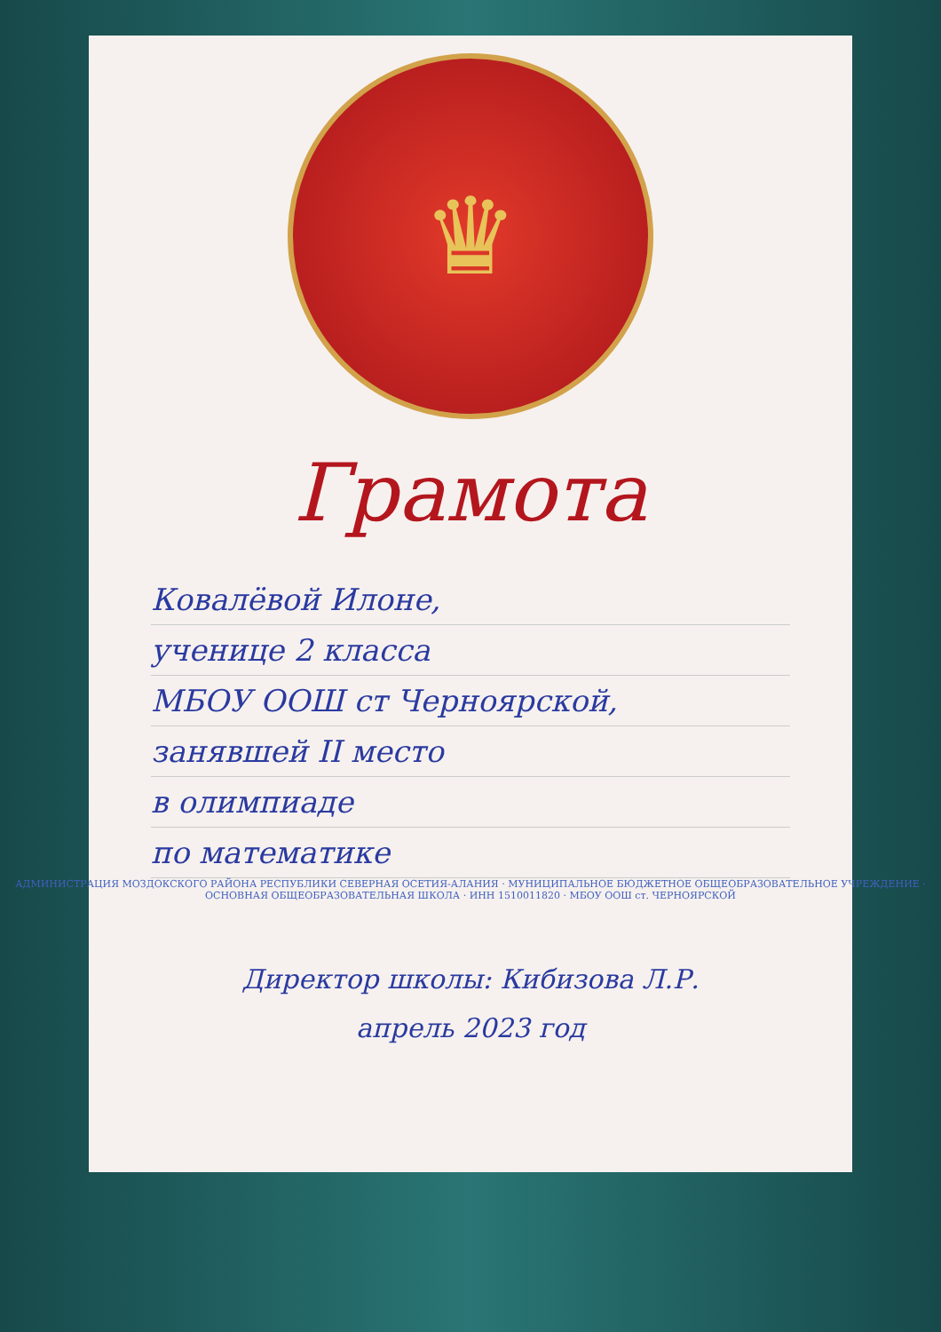♛
Грамота
Ковалёвой Илоне,
ученице 2 класса
МБОУ ООШ ст Черноярской,
занявшей II место
в олимпиаде
по математике
АДМИНИСТРАЦИЯ МОЗДОКСКОГО РАЙОНА РЕСПУБЛИКИ СЕВЕРНАЯ ОСЕТИЯ-АЛАНИЯ · МУНИЦИПАЛЬНОЕ БЮДЖЕТНОЕ ОБЩЕОБРАЗОВАТЕЛЬНОЕ УЧРЕЖДЕНИЕ · ОСНОВНАЯ ОБЩЕОБРАЗОВАТЕЛЬНАЯ ШКОЛА · ИНН 1510011820 · МБОУ ООШ ст. ЧЕРНОЯРСКОЙ
Директор школы: Кибизова Л.Р.
апрель 2023 год